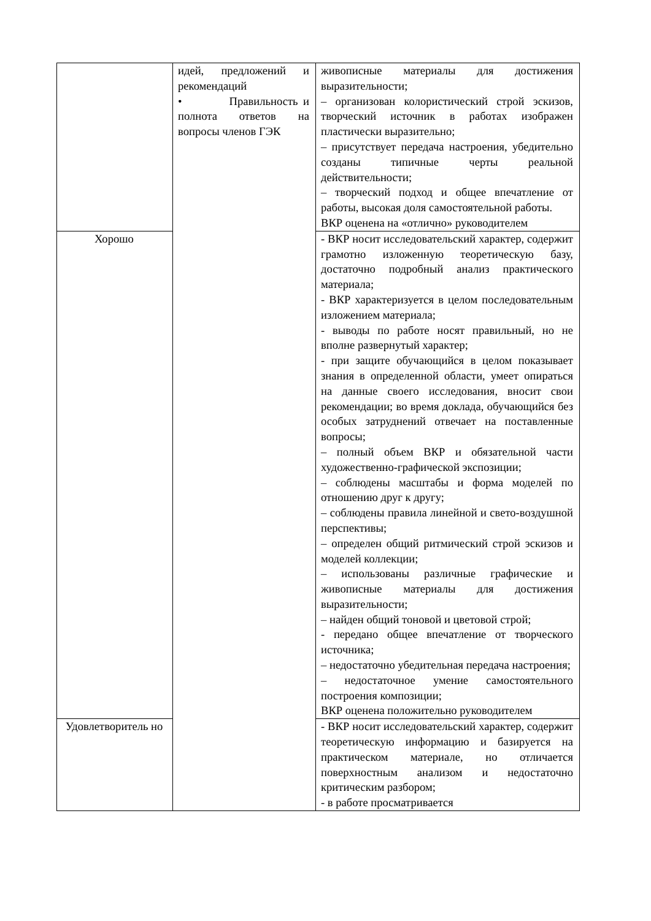| | идей, предложений и рекомендаций • Правильность и полнота ответов на вопросы членов ГЭК | живописные материалы для достижения выразительности; – организован колористический строй эскизов, творческий источник в работах изображен пластически выразительно; – присутствует передача настроения, убедительно созданы типичные черты реальной действительности; – творческий подход и общее впечатление от работы, высокая доля самостоятельной работы. ВКР оценена на «отлично» руководителем |
| Хорошо | | - ВКР носит исследовательский характер, содержит грамотно изложенную теоретическую базу, достаточно подробный анализ практического материала; - ВКР характеризуется в целом последовательным изложением материала; - выводы по работе носят правильный, но не вполне развернутый характер; - при защите обучающийся в целом показывает знания в определенной области, умеет опираться на данные своего исследования, вносит свои рекомендации; во время доклада, обучающийся без особых затруднений отвечает на поставленные вопросы; – полный объем ВКР и обязательной части художественно-графической экспозиции; – соблюдены масштабы и форма моделей по отношению друг к другу; – соблюдены правила линейной и свето-воздушной перспективы; – определен общий ритмический строй эскизов и моделей коллекции; – использованы различные графические и живописные материалы для достижения выразительности; – найден общий тоновой и цветовой строй; - передано общее впечатление от творческого источника; – недостаточно убедительная передача настроения; – недостаточное умение самостоятельного построения композиции; ВКР оценена положительно руководителем |
| Удовлетворитель но | | - ВКР носит исследовательский характер, содержит теоретическую информацию и базируется на практическом материале, но отличается поверхностным анализом и недостаточно критическим разбором; - в работе просматривается |